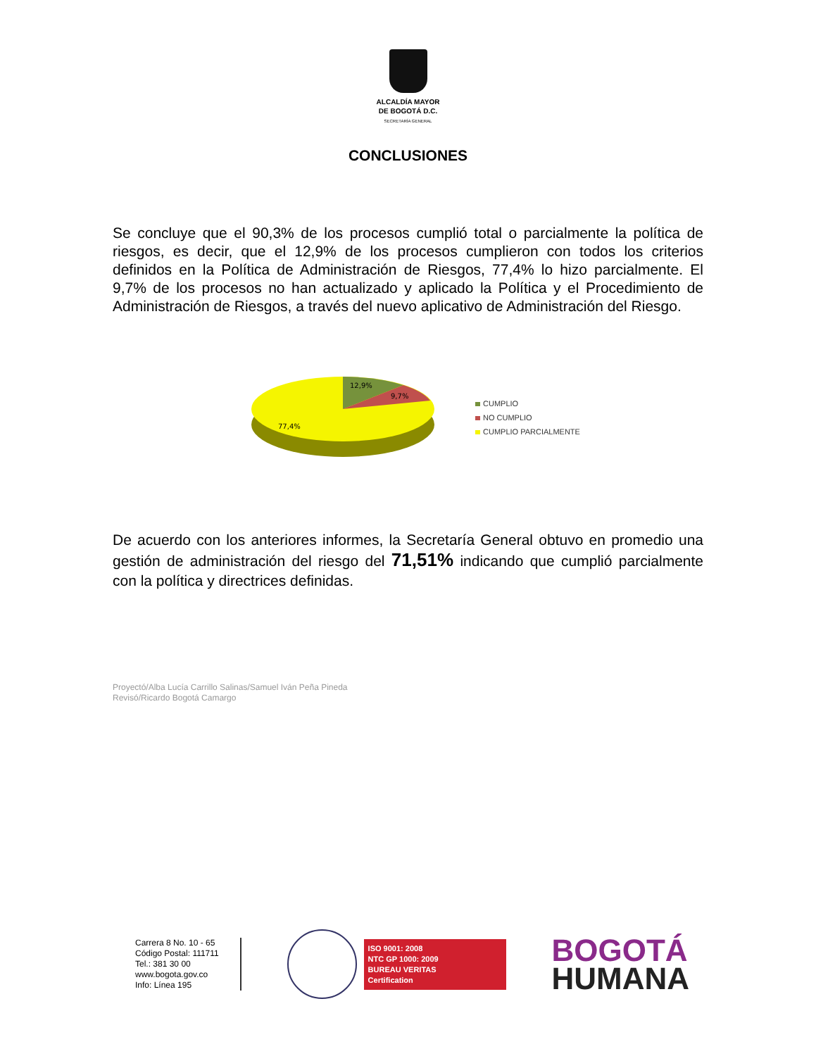ALCALDÍA MAYOR
DE BOGOTÁ D.C.
SECRETARÍA GENERAL
CONCLUSIONES
Se concluye que el 90,3% de los procesos cumplió total o parcialmente la política de riesgos, es decir, que el 12,9% de los procesos cumplieron con todos los criterios definidos en la Política de Administración de Riesgos, 77,4% lo hizo parcialmente. El 9,7% de los procesos no han actualizado y aplicado la Política y el Procedimiento de Administración de Riesgos, a través del nuevo aplicativo de Administración del Riesgo.
12,9%
9,7%
77,4%
CUMPLIO
NO CUMPLIO
CUMPLIO PARCIALMENTE
De acuerdo con los anteriores informes, la Secretaría General obtuvo en promedio una gestión de administración del riesgo del 71,51% indicando que cumplió parcialmente con la política y directrices definidas.
Proyectó/Alba Lucía Carrillo Salinas/Samuel Iván Peña Pineda
Revisó/Ricardo Bogotá Camargo
Carrera 8 No. 10 - 65
Código Postal: 111711
Tel.: 381 30 00
www.bogota.gov.co
Info: Línea 195
ISO 9001: 2008
NTC GP 1000: 2009
BUREAU VERITAS
Certification
BOGOTÁ
HUMANA